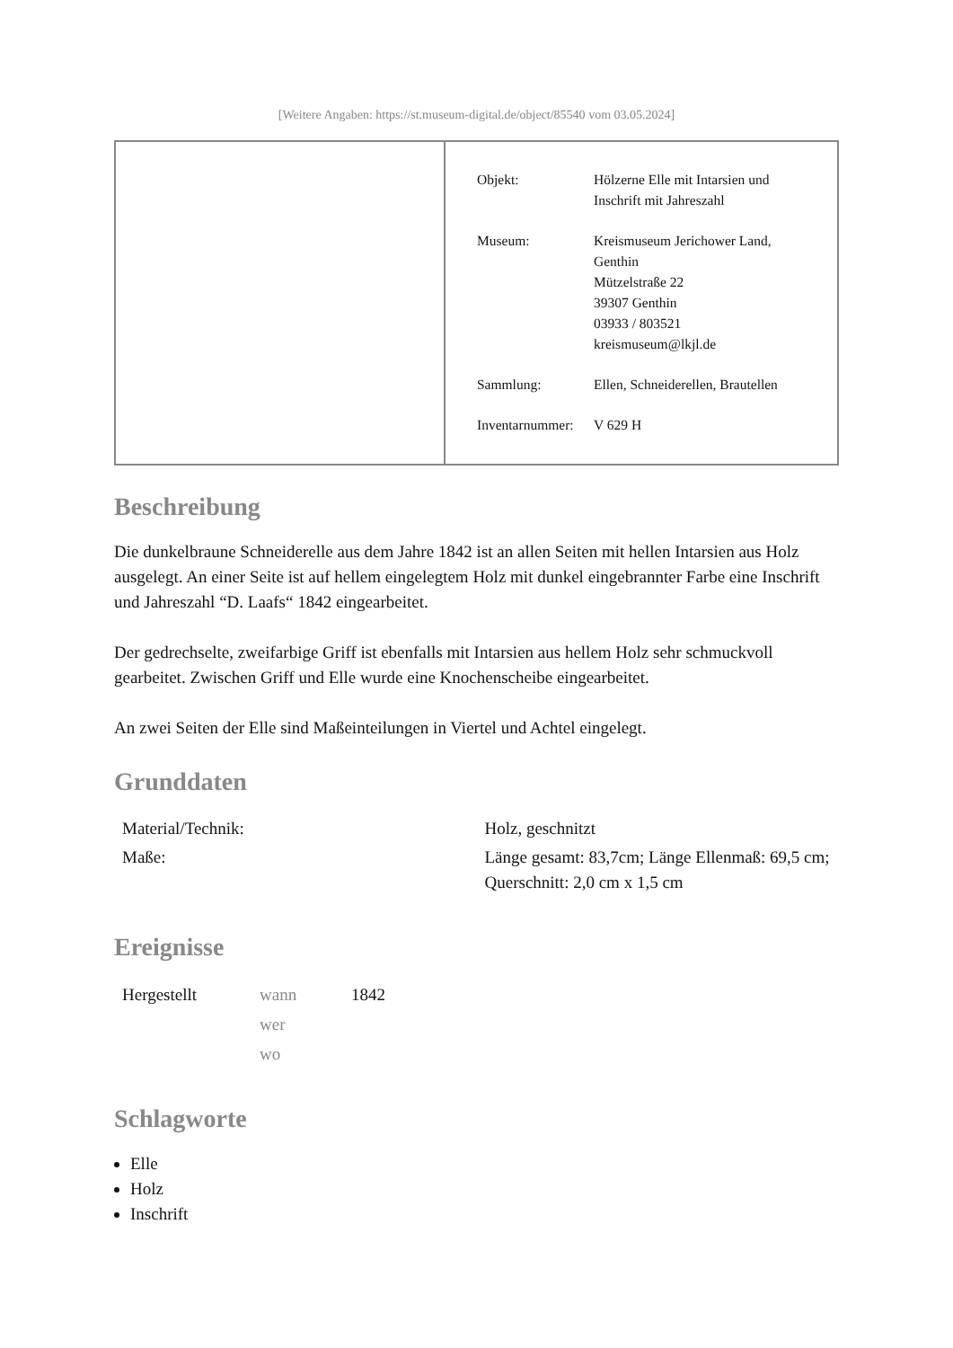[Weitere Angaben: https://st.museum-digital.de/object/85540 vom 03.05.2024]
| Objekt: | Hölzerne Elle mit Intarsien und Inschrift mit Jahreszahl |
| Museum: | Kreismuseum Jerichower Land, Genthin Mützelstraße 22 39307 Genthin 03933 / 803521 kreismuseum@lkjl.de |
| Sammlung: | Ellen, Schneiderellen, Brautellen |
| Inventarnummer: | V 629 H |
Beschreibung
Die dunkelbraune Schneiderelle aus dem Jahre 1842 ist an allen Seiten mit hellen Intarsien aus Holz ausgelegt. An einer Seite ist auf hellem eingelegtem Holz mit dunkel eingebrannter Farbe eine Inschrift und Jahreszahl “D. Laafs“ 1842 eingearbeitet.
Der gedrechselte, zweifarbige Griff ist ebenfalls mit Intarsien aus hellem Holz sehr schmuckvoll gearbeitet. Zwischen Griff und Elle wurde eine Knochenscheibe eingearbeitet.
An zwei Seiten der Elle sind Maßeinteilungen in Viertel und Achtel eingelegt.
Grunddaten
| Material/Technik: | Holz, geschnitzt |
| Maße: | Länge gesamt: 83,7cm; Länge Ellenmaß: 69,5 cm; Querschnitt: 2,0 cm x 1,5 cm |
Ereignisse
| Hergestellt | wann | 1842 |
| | wer | |
| | wo | |
Schlagworte
Elle
Holz
Inschrift